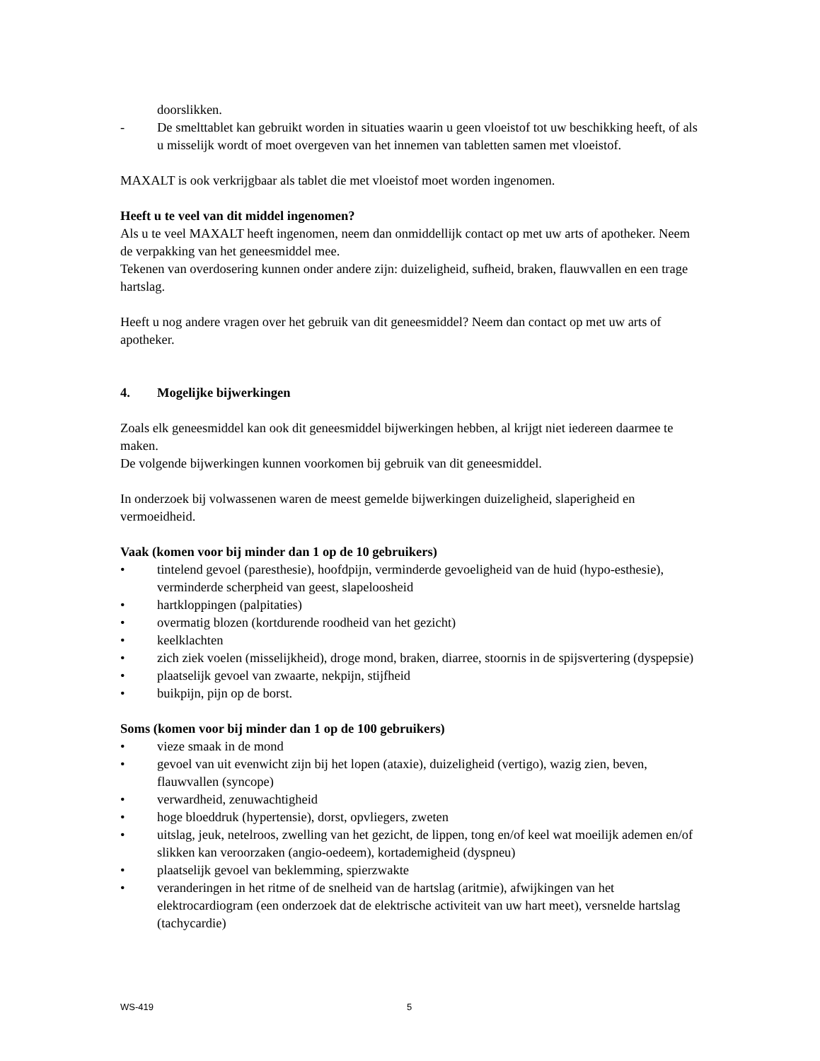doorslikken.
- De smelttablet kan gebruikt worden in situaties waarin u geen vloeistof tot uw beschikking heeft, of als u misselijk wordt of moet overgeven van het innemen van tabletten samen met vloeistof.
MAXALT is ook verkrijgbaar als tablet die met vloeistof moet worden ingenomen.
Heeft u te veel van dit middel ingenomen?
Als u te veel MAXALT heeft ingenomen, neem dan onmiddellijk contact op met uw arts of apotheker. Neem de verpakking van het geneesmiddel mee.
Tekenen van overdosering kunnen onder andere zijn: duizeligheid, sufheid, braken, flauwvallen en een trage hartslag.
Heeft u nog andere vragen over het gebruik van dit geneesmiddel? Neem dan contact op met uw arts of apotheker.
4. Mogelijke bijwerkingen
Zoals elk geneesmiddel kan ook dit geneesmiddel bijwerkingen hebben, al krijgt niet iedereen daarmee te maken.
De volgende bijwerkingen kunnen voorkomen bij gebruik van dit geneesmiddel.
In onderzoek bij volwassenen waren de meest gemelde bijwerkingen duizeligheid, slaperigheid en vermoeidheid.
Vaak (komen voor bij minder dan 1 op de 10 gebruikers)
• tintelend gevoel (paresthesie), hoofdpijn, verminderde gevoeligheid van de huid (hypo-esthesie), verminderde scherpheid van geest, slapeloosheid
• hartkloppingen (palpitaties)
• overmatig blozen (kortdurende roodheid van het gezicht)
• keelklachten
• zich ziek voelen (misselijkheid), droge mond, braken, diarree, stoornis in de spijsvertering (dyspepsie)
• plaatselijk gevoel van zwaarte, nekpijn, stijfheid
• buikpijn, pijn op de borst.
Soms (komen voor bij minder dan 1 op de 100 gebruikers)
• vieze smaak in de mond
• gevoel van uit evenwicht zijn bij het lopen (ataxie), duizeligheid (vertigo), wazig zien, beven, flauwvallen (syncope)
• verwardheid, zenuwachtigheid
• hoge bloeddruk (hypertensie), dorst, opvliegers, zweten
• uitslag, jeuk, netelroos, zwelling van het gezicht, de lippen, tong en/of keel wat moeilijk ademen en/of slikken kan veroorzaken (angio-oedeem), kortademigheid (dyspneu)
• plaatselijk gevoel van beklemming, spierzwakte
• veranderingen in het ritme of de snelheid van de hartslag (aritmie), afwijkingen van het elektrocardiogram (een onderzoek dat de elektrische activiteit van uw hart meet), versnelde hartslag (tachycardie)
WS-419 5